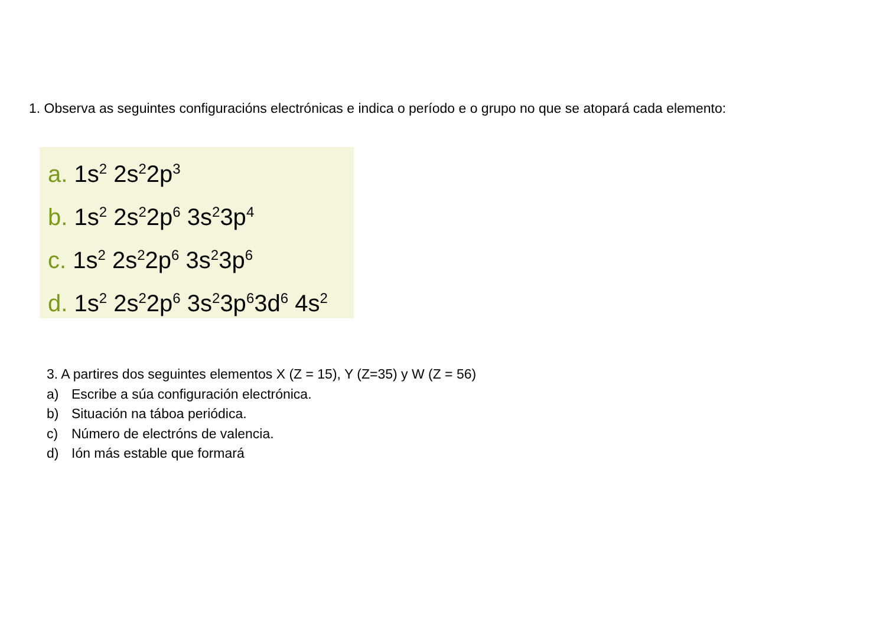1. Observa as seguintes configuracións electrónicas e indica o período e o grupo no que se atopará cada elemento:
a. 1s<sup>2</sup> 2s<sup>2</sup>2p<sup>3</sup>
b. 1s<sup>2</sup> 2s<sup>2</sup>2p<sup>6</sup> 3s<sup>2</sup>3p<sup>4</sup>
c. 1s<sup>2</sup> 2s<sup>2</sup>2p<sup>6</sup> 3s<sup>2</sup>3p<sup>6</sup>
d. 1s<sup>2</sup> 2s<sup>2</sup>2p<sup>6</sup> 3s<sup>2</sup>3p<sup>6</sup>3d<sup>6</sup> 4s<sup>2</sup>
3. A partires dos seguintes elementos X (Z = 15), Y (Z=35) y W (Z = 56)
a) Escribe a súa configuración electrónica.
b) Situación na táboa periódica.
c) Número de electróns de valencia.
d) Ión más estable que formará